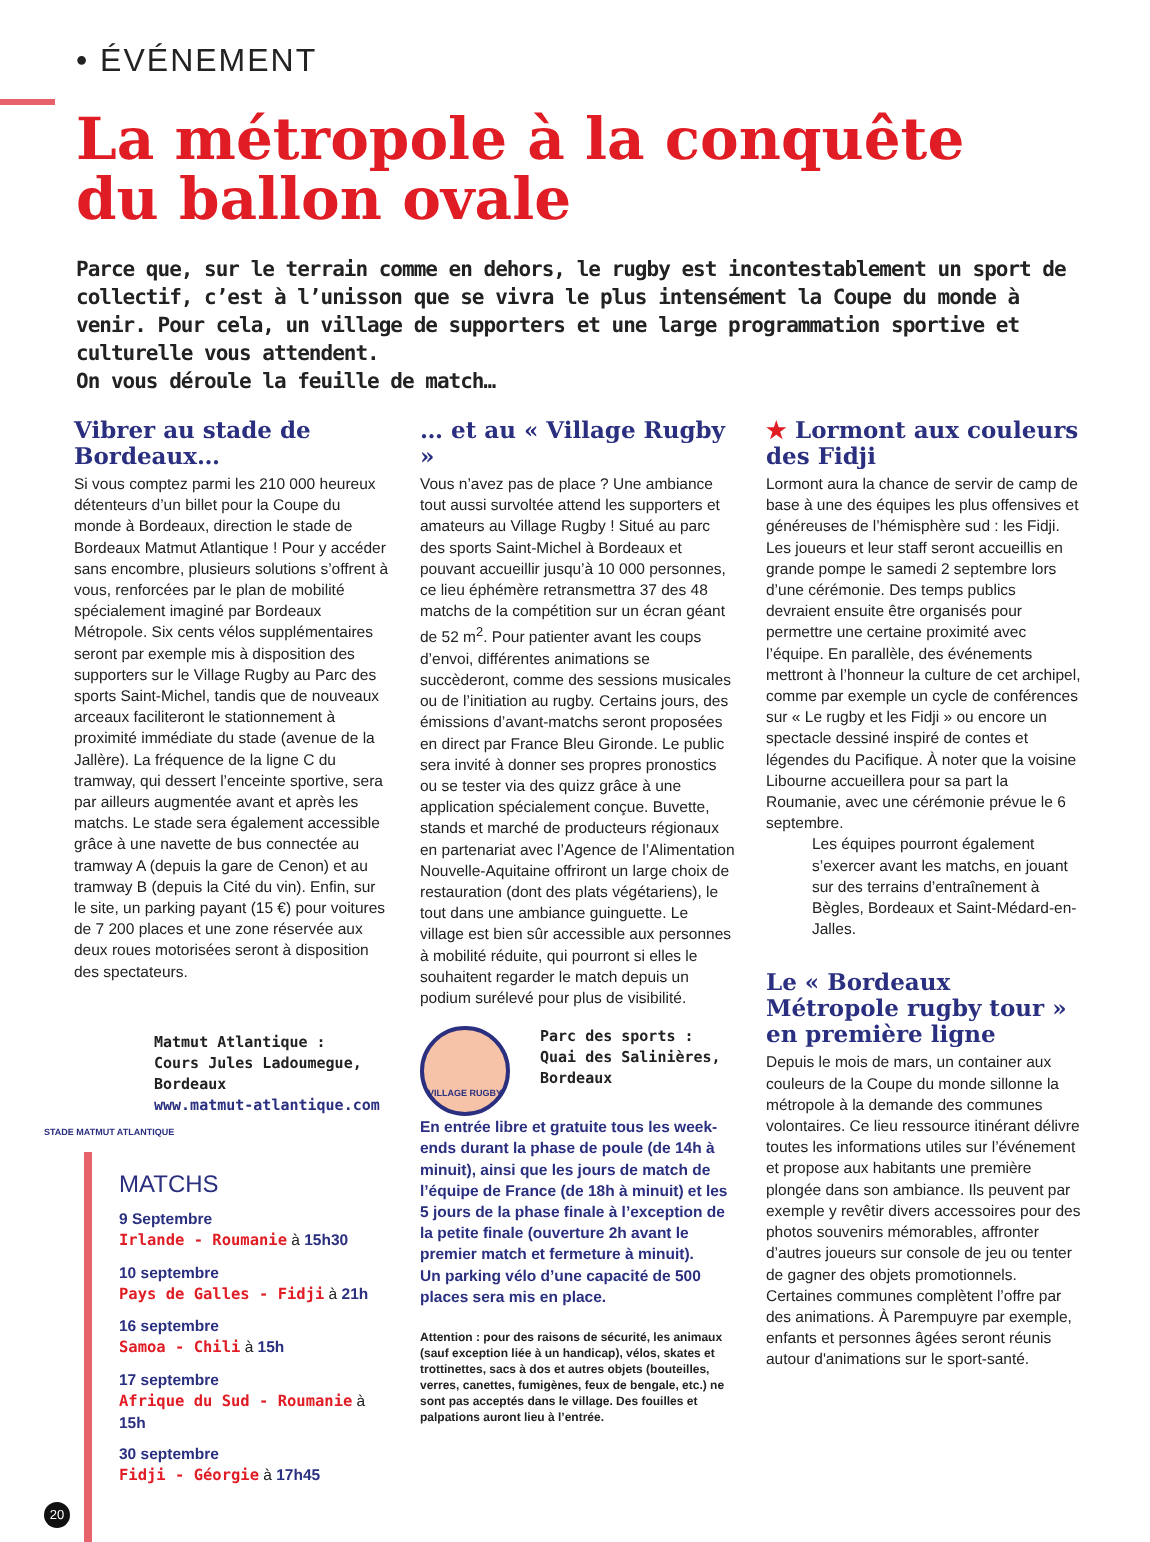• ÉVÉNEMENT
La métropole à la conquête
du ballon ovale
Parce que, sur le terrain comme en dehors, le rugby est incontestablement un sport de collectif, c’est à l’unisson que se vivra le plus intensément la Coupe du monde à venir. Pour cela, un village de supporters et une large programmation sportive et culturelle vous attendent.
On vous déroule la feuille de match…
Vibrer au stade de Bordeaux…
Si vous comptez parmi les 210 000 heureux détenteurs d’un billet pour la Coupe du monde à Bordeaux, direction le stade de Bordeaux Matmut Atlantique ! Pour y accéder sans encombre, plusieurs solutions s’offrent à vous, renforcées par le plan de mobilité spécialement imaginé par Bordeaux Métropole. Six cents vélos supplémentaires seront par exemple mis à disposition des supporters sur le Village Rugby au Parc des sports Saint-Michel, tandis que de nouveaux arceaux faciliteront le stationnement à proximité immédiate du stade (avenue de la Jallère). La fréquence de la ligne C du tramway, qui dessert l’enceinte sportive, sera par ailleurs augmentée avant et après les matchs. Le stade sera également accessible grâce à une navette de bus connectée au tramway A (depuis la gare de Cenon) et au tramway B (depuis la Cité du vin). Enfin, sur le site, un parking payant (15 €) pour voitures de 7 200 places et une zone réservée aux deux roues motorisées seront à disposition des spectateurs.
Matmut Atlantique :
Cours Jules Ladoumegue, Bordeaux
www.matmut-atlantique.com
STADE MATMUT ATLANTIQUE
MATCHS
9 Septembre
Irlande - Roumanie à 15h30
10 septembre
Pays de Galles - Fidji à 21h
16 septembre
Samoa - Chili à 15h
17 septembre
Afrique du Sud - Roumanie à 15h
30 septembre
Fidji - Géorgie à 17h45
… et au « Village Rugby »
Vous n’avez pas de place ? Une ambiance tout aussi survoltée attend les supporters et amateurs au Village Rugby ! Situé au parc des sports Saint-Michel à Bordeaux et pouvant accueillir jusqu’à 10 000 personnes, ce lieu éphémère retransmettra 37 des 48 matchs de la compétition sur un écran géant de 52 m<sup>2</sup>. Pour patienter avant les coups d’envoi, différentes animations se succèderont, comme des sessions musicales ou de l’initiation au rugby. Certains jours, des émissions d’avant-matchs seront proposées en direct par France Bleu Gironde. Le public sera invité à donner ses propres pronostics ou se tester via des quizz grâce à une application spécialement conçue. Buvette, stands et marché de producteurs régionaux en partenariat avec l’Agence de l’Alimentation Nouvelle-Aquitaine offriront un large choix de restauration (dont des plats végétariens), le tout dans une ambiance guinguette. Le village est bien sûr accessible aux personnes à mobilité réduite, qui pourront si elles le souhaitent regarder le match depuis un podium surélevé pour plus de visibilité.
VILLAGE RUGBY
Parc des sports :
Quai des Salinières, Bordeaux
En entrée libre et gratuite tous les week-ends durant la phase de poule (de 14h à minuit), ainsi que les jours de match de l’équipe de France (de 18h à minuit) et les 5 jours de la phase finale à l’exception de la petite finale (ouverture 2h avant le premier match et fermeture à minuit).
Un parking vélo d’une capacité de 500 places sera mis en place.
Attention : pour des raisons de sécurité, les animaux (sauf exception liée à un handicap), vélos, skates et trottinettes, sacs à dos et autres objets (bouteilles, verres, canettes, fumigènes, feux de bengale, etc.) ne sont pas acceptés dans le village. Des fouilles et palpations auront lieu à l’entrée.
★ Lormont aux couleurs des Fidji
Lormont aura la chance de servir de camp de base à une des équipes les plus offensives et généreuses de l’hémisphère sud : les Fidji. Les joueurs et leur staff seront accueillis en grande pompe le samedi 2 septembre lors d’une cérémonie. Des temps publics devraient ensuite être organisés pour permettre une certaine proximité avec l’équipe. En parallèle, des événements mettront à l’honneur la culture de cet archipel, comme par exemple un cycle de conférences sur « Le rugby et les Fidji » ou encore un spectacle dessiné inspiré de contes et légendes du Pacifique. À noter que la voisine Libourne accueillera pour sa part la Roumanie, avec une cérémonie prévue le 6 septembre.
Les équipes pourront également s’exercer avant les matchs, en jouant sur des terrains d’entraînement à Bègles, Bordeaux et Saint-Médard-en-Jalles.
Le « Bordeaux Métropole rugby tour » en première ligne
Depuis le mois de mars, un container aux couleurs de la Coupe du monde sillonne la métropole à la demande des communes volontaires. Ce lieu ressource itinérant délivre toutes les informations utiles sur l’événement et propose aux habitants une première plongée dans son ambiance. Ils peuvent par exemple y revêtir divers accessoires pour des photos souvenirs mémorables, affronter d’autres joueurs sur console de jeu ou tenter de gagner des objets promotionnels. Certaines communes complètent l’offre par des animations. À Parempuyre par exemple, enfants et personnes âgées seront réunis autour d'animations sur le sport-santé.
20